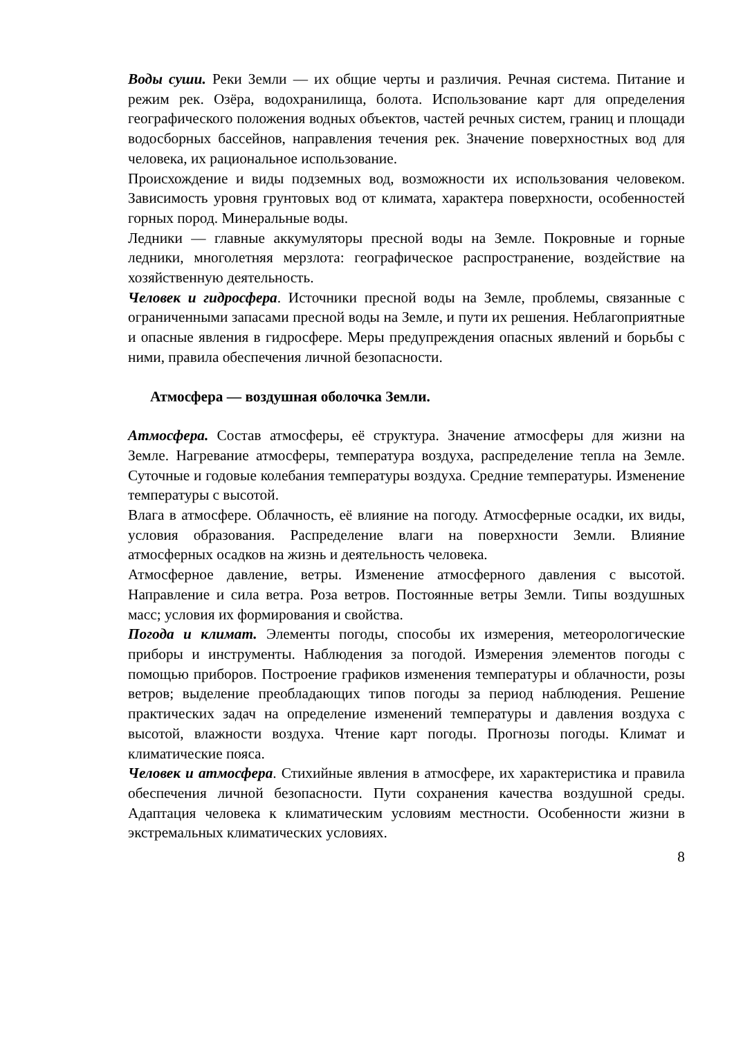Воды суши. Реки Земли — их общие черты и различия. Речная система. Питание и режим рек. Озёра, водохранилища, болота. Использование карт для определения географического положения водных объектов, частей речных систем, границ и площади водосборных бассейнов, направления течения рек. Значение поверхностных вод для человека, их рациональное использование.
Происхождение и виды подземных вод, возможности их использования человеком. Зависимость уровня грунтовых вод от климата, характера поверхности, особенностей горных пород. Минеральные воды.
Ледники — главные аккумуляторы пресной воды на Земле. Покровные и горные ледники, многолетняя мерзлота: географическое распространение, воздействие на хозяйственную деятельность.
Человек и гидросфера. Источники пресной воды на Земле, проблемы, связанные с ограниченными запасами пресной воды на Земле, и пути их решения. Неблагоприятные и опасные явления в гидросфере. Меры предупреждения опасных явлений и борьбы с ними, правила обеспечения личной безопасности.
Атмосфера — воздушная оболочка Земли.
Атмосфера. Состав атмосферы, её структура. Значение атмосферы для жизни на Земле. Нагревание атмосферы, температура воздуха, распределение тепла на Земле. Суточные и годовые колебания температуры воздуха. Средние температуры. Изменение температуры с высотой.
Влага в атмосфере. Облачность, её влияние на погоду. Атмосферные осадки, их виды, условия образования. Распределение влаги на поверхности Земли. Влияние атмосферных осадков на жизнь и деятельность человека.
Атмосферное давление, ветры. Изменение атмосферного давления с высотой. Направление и сила ветра. Роза ветров. Постоянные ветры Земли. Типы воздушных масс; условия их формирования и свойства.
Погода и климат. Элементы погоды, способы их измерения, метеорологические приборы и инструменты. Наблюдения за погодой. Измерения элементов погоды с помощью приборов. Построение графиков изменения температуры и облачности, розы ветров; выделение преобладающих типов погоды за период наблюдения. Решение практических задач на определение изменений температуры и давления воздуха с высотой, влажности воздуха. Чтение карт погоды. Прогнозы погоды. Климат и климатические пояса.
Человек и атмосфера. Стихийные явления в атмосфере, их характеристика и правила обеспечения личной безопасности. Пути сохранения качества воздушной среды. Адаптация человека к климатическим условиям местности. Особенности жизни в экстремальных климатических условиях.
8